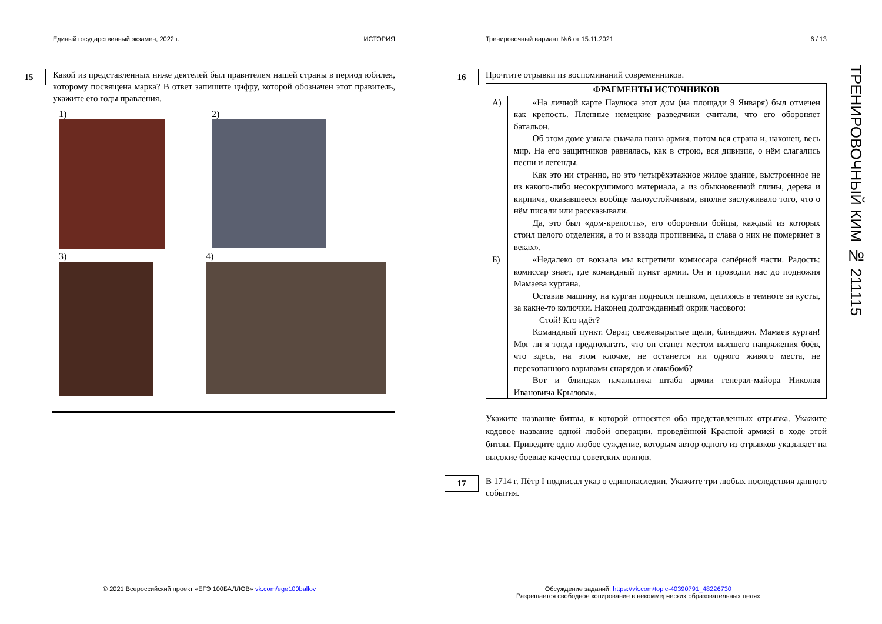Единый государственный экзамен, 2022 г. ИСТОРИЯ
15
Какой из представленных ниже деятелей был правителем нашей страны в период юбилея, которому посвящена марка? В ответ запишите цифру, которой обозначен этот правитель, укажите его годы правления.
1)
2)
3)
4)
Тренировочный вариант №6 от 15.11.2021 6 / 13
16
Прочтите отрывки из воспоминаний современников.
| ФРАГМЕНТЫ ИСТОЧНИКОВ | |
| --- | --- |
| А) | «На личной карте Паулюса этот дом (на площади 9 Января) был отмечен как крепость. Пленные немецкие разведчики считали, что его обороняет батальон. Об этом доме узнала сначала наша армия, потом вся страна и, наконец, весь мир. На его защитников равнялась, как в строю, вся дивизия, о нём слагались песни и легенды. Как это ни странно, но это четырёхэтажное жилое здание, выстроенное не из какого-либо несокрушимого материала, а из обыкновенной глины, дерева и кирпича, оказавшееся вообще малоустойчивым, вполне заслуживало того, что о нём писали или рассказывали. Да, это был «дом-крепость», его обороняли бойцы, каждый из которых стоил целого отделения, а то и взвода противника, и слава о них не померкнет в веках». |
| Б) | «Недалеко от вокзала мы встретили комиссара сапёрной части. Радость: комиссар знает, где командный пункт армии. Он и проводил нас до подножия Мамаева кургана. Оставив машину, на курган поднялся пешком, цепляясь в темноте за кусты, за какие-то колючки. Наконец долгожданный окрик часового: – Стой! Кто идёт? Командный пункт. Овраг, свежевырытые щели, блиндажи. Мамаев курган! Мог ли я тогда предполагать, что он станет местом высшего напряжения боёв, что здесь, на этом клочке, не останется ни одного живого места, не перекопанного взрывами снарядов и авиабомб? Вот и блиндаж начальника штаба армии генерал-майора Николая Ивановича Крылова». |
Укажите название битвы, к которой относятся оба представленных отрывка. Укажите кодовое название одной любой операции, проведённой Красной армией в ходе этой битвы. Приведите одно любое суждение, которым автор одного из отрывков указывает на высокие боевые качества советских воинов.
17
В 1714 г. Пётр I подписал указ о единонаследии. Укажите три любых последствия данного события.
ТРЕНИРОВОЧНЫЙ КИМ № 211115
© 2021 Всероссийский проект «ЕГЭ 100БАЛЛОВ» vk.com/ege100ballov
Обсуждение заданий: https://vk.com/topic-40390791_48226730
Разрешается свободное копирование в некоммерческих образовательных целях